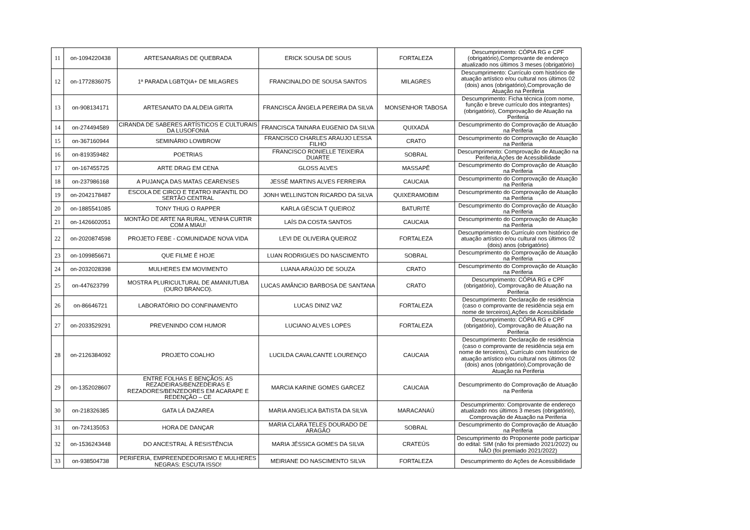| 11 | on-1094220438 | ARTESANARIAS DE QUEBRADA | ERICK SOUSA DE SOUS | FORTALEZA | Descumprimento: CÓPIA RG e CPF (obrigatório),Comprovante de endereço atualizado nos últimos 3 meses (obrigatório) |
| 12 | on-1772836075 | 1ª PARADA LGBTQIA+ DE MILAGRES | FRANCINALDO DE SOUSA SANTOS | MILAGRES | Descumprimento: Currículo com histórico de atuação artístico e/ou cultural nos últimos 02 (dois) anos (obrigatório),Comprovação de Atuação na Periferia |
| 13 | on-908134171 | ARTESANATO DA ALDEIA GIRITA | FRANCISCA ÂNGELA PEREIRA DA SILVA | MONSENHOR TABOSA | Descumprimento: Ficha técnica (com nome, função e breve currículo dos integrantes) (obrigatório), Comprovação de Atuação na Periferia |
| 14 | on-274494589 | CIRANDA DE SABERES ARTÍSTICOS E CULTURAIS DA LUSOFONIA | FRANCISCA TAINARA EUGENIO DA SILVA | QUIXADÁ | Descumprimento do Comprovação de Atuação na Periferia |
| 15 | on-367160944 | SEMINÁRIO LOWBROW | FRANCISCO CHARLES ARAUJO LESSA FILHO | CRATO | Descumprimento do Comprovação de Atuação na Periferia |
| 16 | on-819359482 | POETRIAS | FRANCISCO RONIELLE TEIXEIRA DUARTE | SOBRAL | Descumprimento: Comprovação de Atuação na Periferia,Ações de Acessibilidade |
| 17 | on-167455725 | ARTE DRAG EM CENA | GLOSS ALVES | MASSAPÊ | Descumprimento do Comprovação de Atuação na Periferia |
| 18 | on-237986168 | A PUJANÇA DAS MATAS CEARENSES | JESSÉ MARTINS ALVES FERREIRA | CAUCAIA | Descumprimento do Comprovação de Atuação na Periferia |
| 19 | on-2042178487 | ESCOLA DE CIRCO E TEATRO INFANTIL DO SERTÃO CENTRAL | JONH WELLINGTON RICARDO DA SILVA | QUIXERAMOBIM | Descumprimento do Comprovação de Atuação na Periferia |
| 20 | on-1885541085 | TONY THUG O RAPPER | KARLA GÉSCIA T QUEIROZ | BATURITÉ | Descumprimento do Comprovação de Atuação na Periferia |
| 21 | on-1426602051 | MONTÃO DE ARTE NA RURAL, VENHA CURTIR COM A MIAU! | LAÍS DA COSTA SANTOS | CAUCAIA | Descumprimento do Comprovação de Atuação na Periferia |
| 22 | on-2020874598 | PROJETO FEBE - COMUNIDADE NOVA VIDA | LEVI DE OLIVEIRA QUEIROZ | FORTALEZA | Descumprimento do Currículo com histórico de atuação artístico e/ou cultural nos últimos 02 (dois) anos (obrigatório) |
| 23 | on-1099856671 | QUE FILME É HOJE | LUAN RODRIGUES DO NASCIMENTO | SOBRAL | Descumprimento do Comprovação de Atuação na Periferia |
| 24 | on-2032028398 | MULHERES EM MOVIMENTO | LUANA ARAÚJO DE SOUZA | CRATO | Descumprimento do Comprovação de Atuação na Periferia |
| 25 | on-447623799 | MOSTRA PLURICULTURAL DE AMANIUTUBA (OURO BRANCO). | LUCAS AMÂNCIO BARBOSA DE SANTANA | CRATO | Descumprimento: CÓPIA RG e CPF (obrigatório), Comprovação de Atuação na Periferia |
| 26 | on-86646721 | LABORATÓRIO DO CONFINAMENTO | LUCAS DINIZ VAZ | FORTALEZA | Descumprimento: Declaração de residência (caso o comprovante de residência seja em nome de terceiros),Ações de Acessibilidade |
| 27 | on-2033529291 | PREVENINDO COM HUMOR | LUCIANO ALVES LOPES | FORTALEZA | Descumprimento: CÓPIA RG e CPF (obrigatório), Comprovação de Atuação na Periferia |
| 28 | on-2126384092 | PROJETO COALHO | LUCILDA CAVALCANTE LOURENÇO | CAUCAIA | Descumprimento: Declaração de residência (caso o comprovante de residência seja em nome de terceiros), Currículo com histórico de atuação artístico e/ou cultural nos últimos 02 (dois) anos (obrigatório),Comprovação de Atuação na Periferia |
| 29 | on-1352028607 | ENTRE FOLHAS E BENÇÃOS: AS REZADEIRAS/BENZEDEIRAS E REZADORES/BENZEDORES EM ACARAPE E REDENÇÃO – CE | MARCIA KARINE GOMES GARCEZ | CAUCAIA | Descumprimento do Comprovação de Atuação na Periferia |
| 30 | on-218326385 | GATA LÁ DAZAREA | MARIA ANGELICA BATISTA DA SILVA | MARACANAÚ | Descumprimento: Comprovante de endereço atualizado nos últimos 3 meses (obrigatório), Comprovação de Atuação na Periferia |
| 31 | on-724135053 | HORA DE DANÇAR | MARIA CLARA TELES DOURADO DE ARAGÃO | SOBRAL | Descumprimento do Comprovação de Atuação na Periferia |
| 32 | on-1536243448 | DO ANCESTRAL À RESISTÊNCIA | MARIA JÉSSICA GOMES DA SILVA | CRATEÚS | Descumprimento do Proponente pode participar do edital: SIM (não foi premiado 2021/2022) ou NÃO (foi premiado 2021/2022) |
| 33 | on-938504738 | PERIFERIA, EMPREENDEDORISMO E MULHERES NEGRAS: ESCUTA ISSO! | MEIRIANE DO NASCIMENTO SILVA | FORTALEZA | Descumprimento do Ações de Acessibilidade |